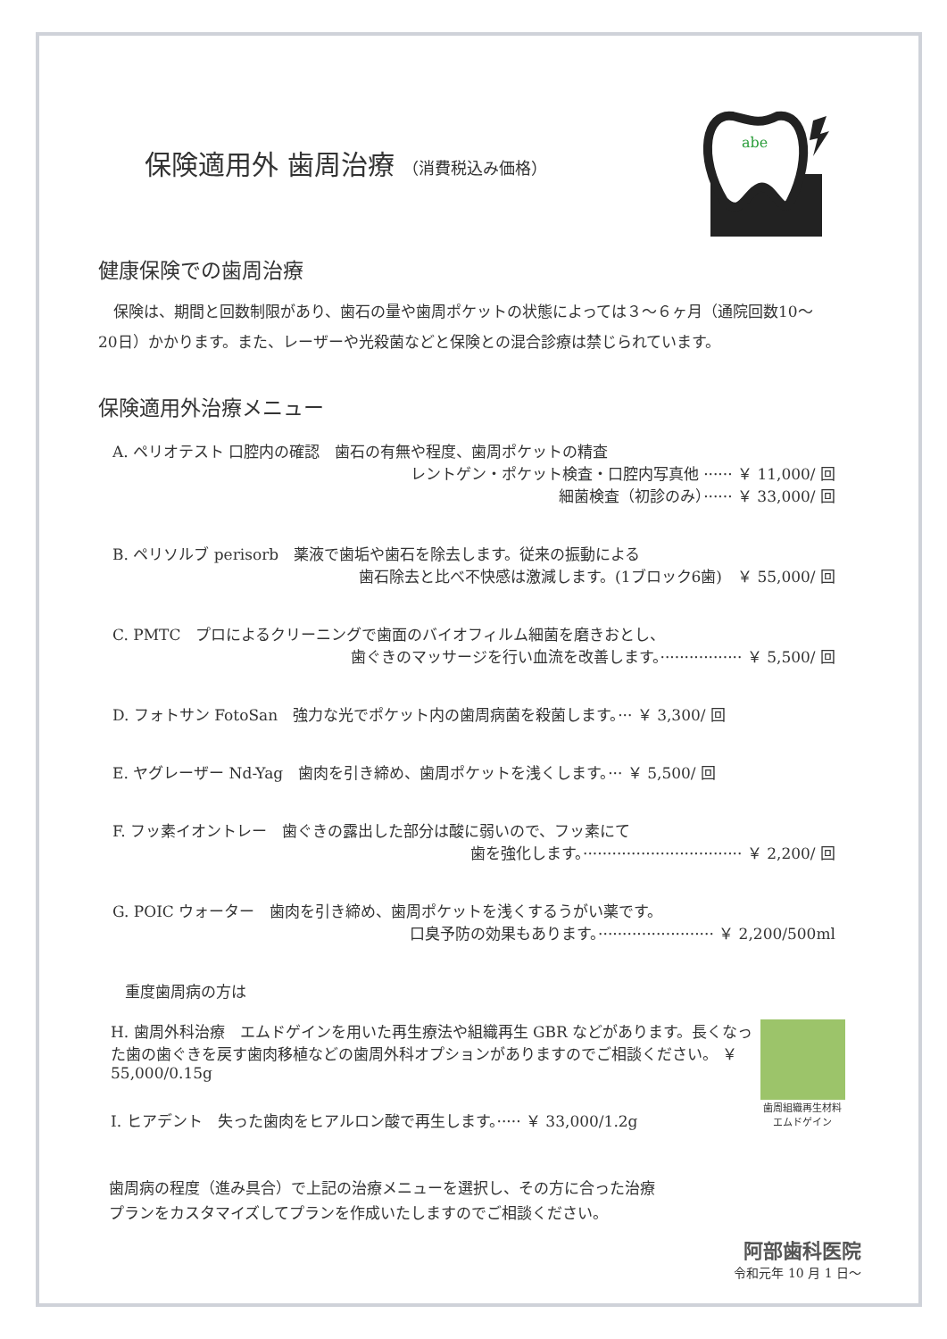abe
保険適用外 歯周治療 （消費税込み価格）
健康保険での歯周治療
　保険は、期間と回数制限があり、歯石の量や歯周ポケットの状態によっては３〜６ヶ月（通院回数10〜20日）かかります。また、レーザーや光殺菌などと保険との混合診療は禁じられています。
保険適用外治療メニュー
A. ペリオテスト 口腔内の確認　歯石の有無や程度、歯周ポケットの精査
レントゲン・ポケット検査・口腔内写真他 ······ ￥ 11,000/ 回
細菌検査（初診のみ）······ ￥ 33,000/ 回
B. ペリソルブ perisorb　薬液で歯垢や歯石を除去します。従来の振動による
歯石除去と比べ不快感は激減します。(1ブロック6歯)　￥ 55,000/ 回
C. PMTC　プロによるクリーニングで歯面のバイオフィルム細菌を磨きおとし、
歯ぐきのマッサージを行い血流を改善します。················· ￥ 5,500/ 回
D. フォトサン FotoSan　強力な光でポケット内の歯周病菌を殺菌します。··· ￥ 3,300/ 回
E. ヤグレーザー Nd-Yag　歯肉を引き締め、歯周ポケットを浅くします。··· ￥ 5,500/ 回
F. フッ素イオントレー　歯ぐきの露出した部分は酸に弱いので、フッ素にて
歯を強化します。································· ￥ 2,200/ 回
G. POIC ウォーター　歯肉を引き締め、歯周ポケットを浅くするうがい薬です。
口臭予防の効果もあります。························ ￥ 2,200/500ml
重度歯周病の方は
H. 歯周外科治療　エムドゲインを用いた再生療法や組織再生 GBR などがあります。長くなった歯の歯ぐきを戻す歯肉移植などの歯周外科オプションがありますのでご相談ください。 ￥ 55,000/0.15g
I. ヒアデント　失った歯肉をヒアルロン酸で再生します。····· ￥ 33,000/1.2g
歯周組織再生材料
エムドゲイン
歯周病の程度（進み具合）で上記の治療メニューを選択し、その方に合った治療
プランをカスタマイズしてプランを作成いたしますのでご相談ください。
阿部歯科医院
令和元年 10 月 1 日〜